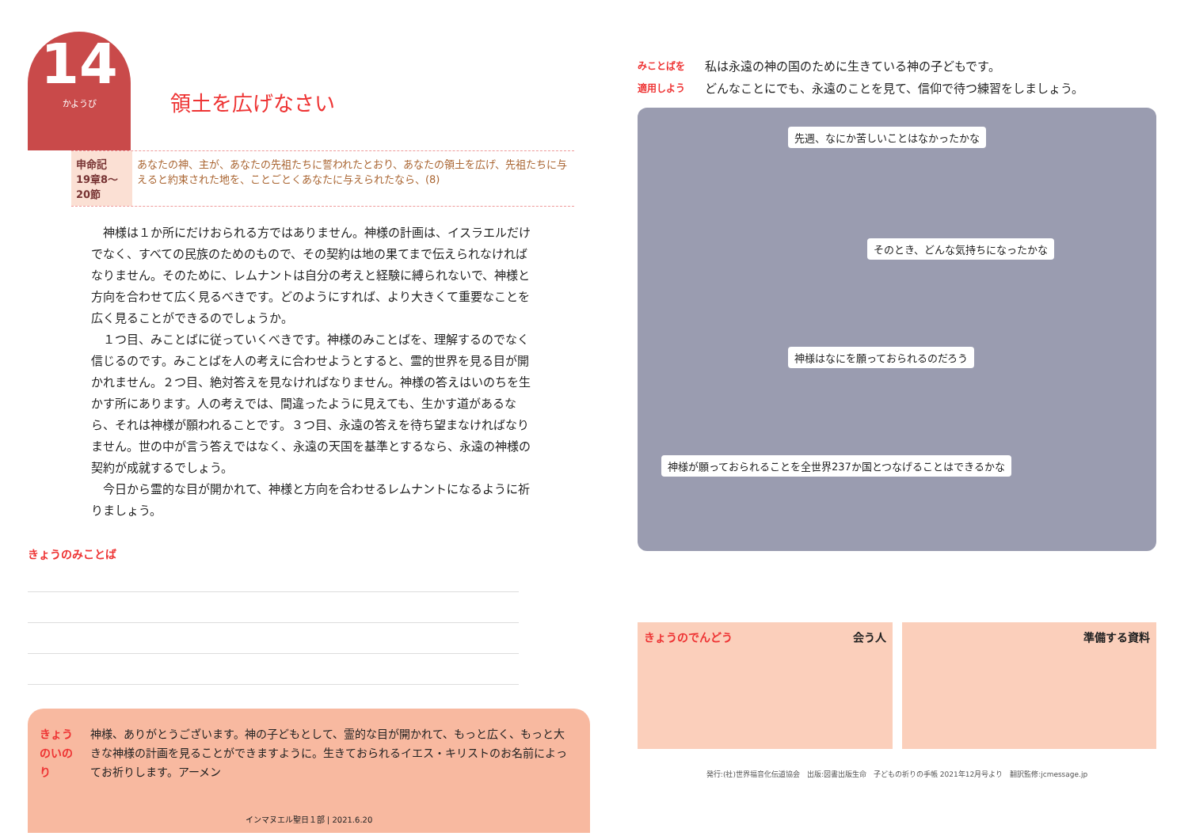14 かようび
領土を広げなさい
申命記
19章8～20節
あなたの神、主が、あなたの先祖たちに誓われたとおり、あなたの領土を広げ、先祖たちに与えると約束された地を、ことごとくあなたに与えられたなら、(8)
神様は１か所にだけおられる方ではありません。神様の計画は、イスラエルだけでなく、すべての民族のためのもので、その契約は地の果てまで伝えられなければなりません。そのために、レムナントは自分の考えと経験に縛られないで、神様と方向を合わせて広く見るべきです。どのようにすれば、より大きくて重要なことを広く見ることができるのでしょうか。
１つ目、みことばに従っていくべきです。神様のみことばを、理解するのでなく信じるのです。みことばを人の考えに合わせようとすると、霊的世界を見る目が開かれません。２つ目、絶対答えを見なければなりません。神様の答えはいのちを生かす所にあります。人の考えでは、間違ったように見えても、生かす道があるなら、それは神様が願われることです。３つ目、永遠の答えを待ち望まなければなりません。世の中が言う答えではなく、永遠の天国を基準とするなら、永遠の神様の契約が成就するでしょう。
今日から霊的な目が開かれて、神様と方向を合わせるレムナントになるように祈りましょう。
きょうのみことば
きょうのいのり 神様、ありがとうございます。神の子どもとして、霊的な目が開かれて、もっと広く、もっと大きな神様の計画を見ることができますように。生きておられるイエス・キリストのお名前によってお祈りします。アーメン
インマヌエル聖日１部 | 2021.6.20
みことばを
適用しよう
私は永遠の神の国のために生きている神の子どもです。
どんなことにでも、永遠のことを見て、信仰で待つ練習をしましょう。
先週、なにか苦しいことはなかったかな
そのとき、どんな気持ちになったかな 神様はなにを願っておられるのだろう
神様が願っておられることを全世界237か国とつなげることはできるかな
きょうのでんどう 会う人 準備する資料
発行:(社)世界福音化伝道協会　出版:図書出版生命　子どもの祈りの手帳 2021年12月号より　翻訳監修:jcmessage.jp